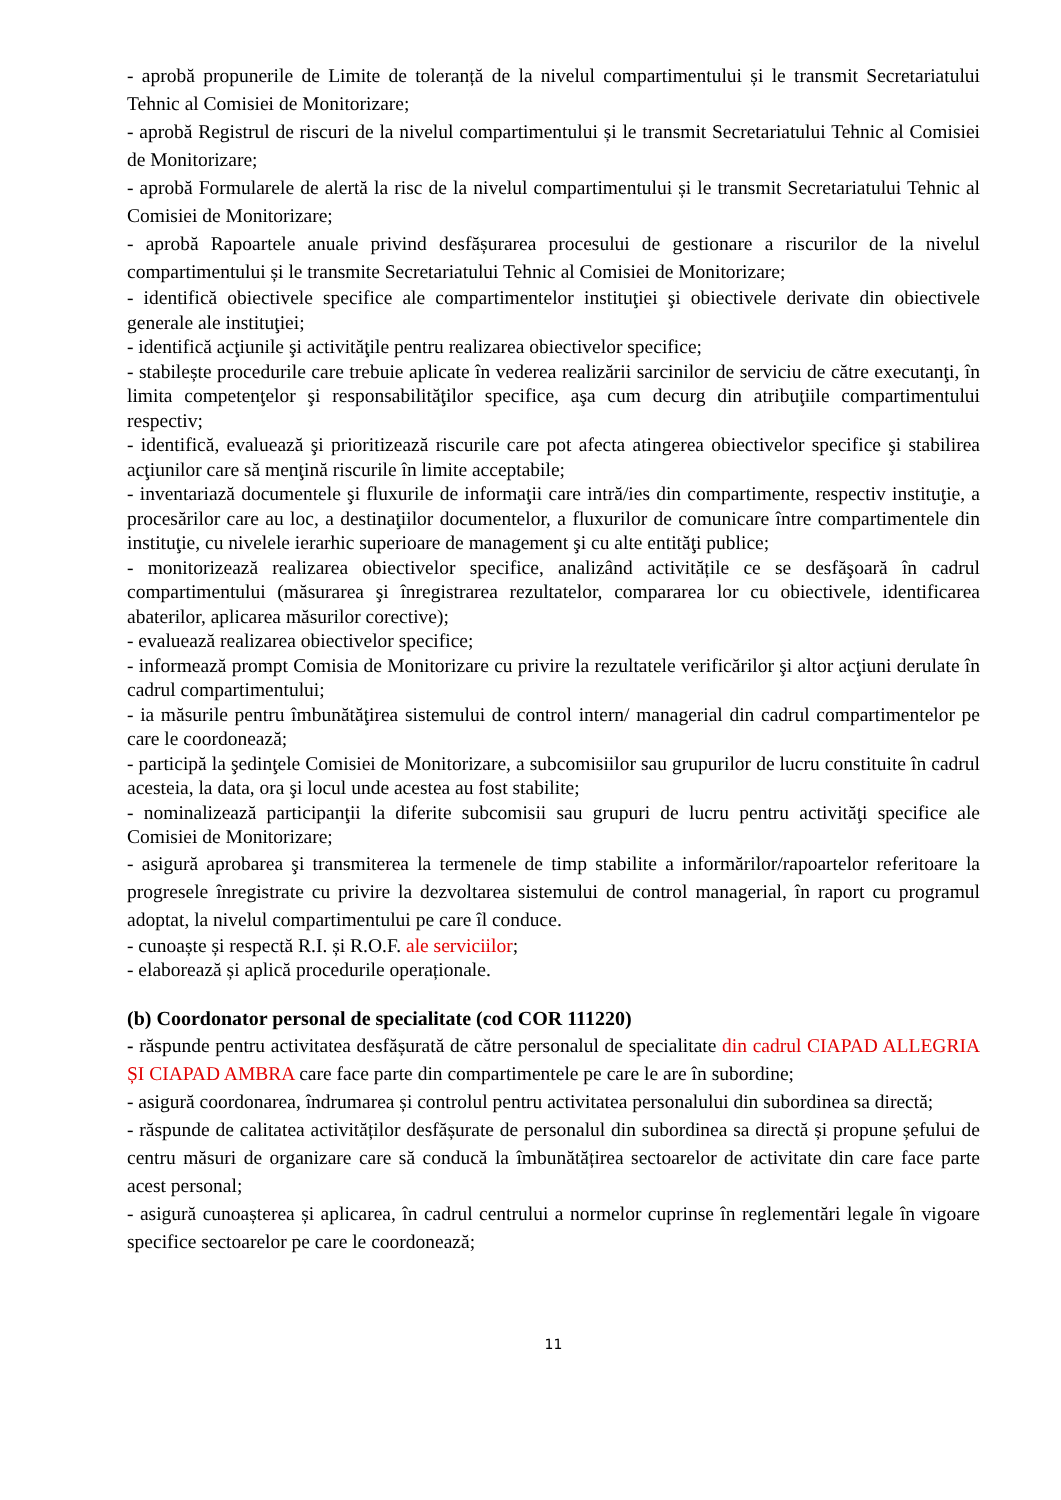- aprobă propunerile de Limite de toleranță de la nivelul compartimentului și le transmit Secretariatului Tehnic al Comisiei de Monitorizare;
- aprobă Registrul de riscuri de la nivelul compartimentului și le transmit Secretariatului Tehnic al Comisiei de Monitorizare;
- aprobă Formularele de alertă la risc de la nivelul compartimentului și le transmit Secretariatului Tehnic al Comisiei de Monitorizare;
- aprobă Rapoartele anuale privind desfășurarea procesului de gestionare a riscurilor de la nivelul compartimentului și le transmite Secretariatului Tehnic al Comisiei de Monitorizare;
- identifică obiectivele specifice ale compartimentelor instituţiei şi obiectivele derivate din obiectivele generale ale instituţiei;
- identifică acţiunile şi activităţile pentru realizarea obiectivelor specifice;
- stabilește procedurile care trebuie aplicate în vederea realizării sarcinilor de serviciu de către executanţi, în limita competenţelor şi responsabilităţilor specifice, aşa cum decurg din atribuţiile compartimentului respectiv;
- identifică, evaluează şi prioritizează riscurile care pot afecta atingerea obiectivelor specifice şi stabilirea acţiunilor care să menţină riscurile în limite acceptabile;
- inventariază documentele şi fluxurile de informaţii care intră/ies din compartimente, respectiv instituţie, a procesărilor care au loc, a destinaţiilor documentelor, a fluxurilor de comunicare între compartimentele din instituţie, cu nivelele ierarhic superioare de management şi cu alte entităţi publice;
- monitorizează realizarea obiectivelor specifice, analizând activitățile ce se desfăşoară în cadrul compartimentului (măsurarea şi înregistrarea rezultatelor, compararea lor cu obiectivele, identificarea abaterilor, aplicarea măsurilor corective);
- evaluează realizarea obiectivelor specifice;
- informează prompt Comisia de Monitorizare cu privire la rezultatele verificărilor şi altor acţiuni derulate în cadrul compartimentului;
- ia măsurile pentru îmbunătăţirea sistemului de control intern/ managerial din cadrul compartimentelor pe care le coordonează;
- participă la şedinţele Comisiei de Monitorizare, a subcomisiilor sau grupurilor de lucru constituite în cadrul acesteia, la data, ora şi locul unde acestea au fost stabilite;
- nominalizează participanţii la diferite subcomisii sau grupuri de lucru pentru activităţi specifice ale Comisiei de Monitorizare;
- asigură aprobarea şi transmiterea la termenele de timp stabilite a informărilor/rapoartelor referitoare la progresele înregistrate cu privire la dezvoltarea sistemului de control managerial, în raport cu programul adoptat, la nivelul compartimentului pe care îl conduce.
- cunoaște și respectă R.I. și R.O.F. ale serviciilor;
- elaborează și aplică procedurile operaționale.
(b) Coordonator personal de specialitate (cod COR 111220)
- răspunde pentru activitatea desfășurată de către personalul de specialitate din cadrul CIAPAD ALLEGRIA ȘI CIAPAD AMBRA care face parte din compartimentele pe care le are în subordine;
- asigură coordonarea, îndrumarea și controlul pentru activitatea personalului din subordinea sa directă;
- răspunde de calitatea activităților desfășurate de personalul din subordinea sa directă și propune șefului de centru măsuri de organizare care să conducă la îmbunătățirea sectoarelor de activitate din care face parte acest personal;
- asigură cunoașterea și aplicarea, în cadrul centrului a normelor cuprinse în reglementări legale în vigoare specifice sectoarelor pe care le coordonează;
11